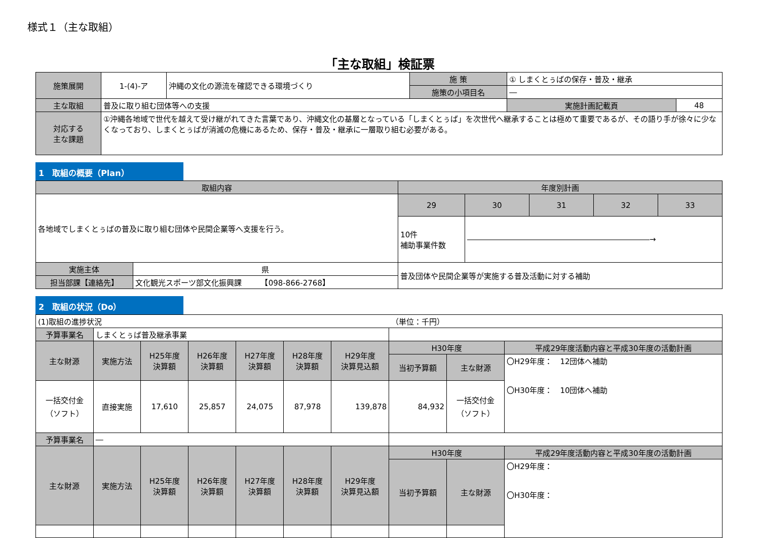様式１（主な取組）
「主な取組」検証票
| 施策展開 | 1-(4)-ア | 沖縄の文化の源流を確認できる環境づくり | 施 策 | ① しまくとぅばの保存・普及・継承 | |
| | | | 施策の小項目名 | ― | |
| 主な取組 | 普及に取り組む団体等への支援 | | | 実施計画記載頁 | 48 |
| 対応する 主な課題 | ①沖縄各地域で世代を越えて受け継がれてきた言葉であり、沖縄文化の基層となっている「しまくとぅば」を次世代へ継承することは極めて重要であるが、その語り手が徐々に少なくなっており、しまくとぅばが消滅の危機にあるため、保存・普及・継承に一層取り組む必要がある。 | | | | |
1　取組の概要（Plan）
| 取組内容 | | 年度別計画 | | | | |
| 各地域でしまくとぅばの普及に取り組む団体や民間企業等へ支援を行う。 | | 29 | 30 | 31 | 32 | 33 |
| | | 10件 補助事業件数 | ――――――――――――――――――――――――→ | | | |
| 実施主体 | 県 | 普及団体や民間企業等が実施する普及活動に対する補助 | | | | |
| 担当部課【連絡先】 | 文化観光スポーツ部文化振興課 【098-866-2768】 | | | | | |
2　取組の状況（Do）
| (1)取組の進捗状況 | | | | | | | （単位：千円） | | |
| 予算事業名 | しまくとぅば普及継承事業 | | | | | | | | |
| 主な財源 | 実施方法 | H25年度 決算額 | H26年度 決算額 | H27年度 決算額 | H28年度 決算額 | H29年度 決算見込額 | H30年度 | | 平成29年度活動内容と平成30年度の活動計画 |
| | | | | | | | 当初予算額 | 主な財源 | 〇H29年度： 12団体へ補助 〇H30年度： 10団体へ補助 |
| 一括交付金 （ソフト） | 直接実施 | 17,610 | 25,857 | 24,075 | 87,978 | 139,878 | 84,932 | 一括交付金 （ソフト） | |
| 予算事業名 | ― | | | | | | | | |
| 主な財源 | 実施方法 | H25年度 決算額 | H26年度 決算額 | H27年度 決算額 | H28年度 決算額 | H29年度 決算見込額 | H30年度 | | 平成29年度活動内容と平成30年度の活動計画 |
| | | | | | | | 当初予算額 | 主な財源 | 〇H29年度： 〇H30年度： |